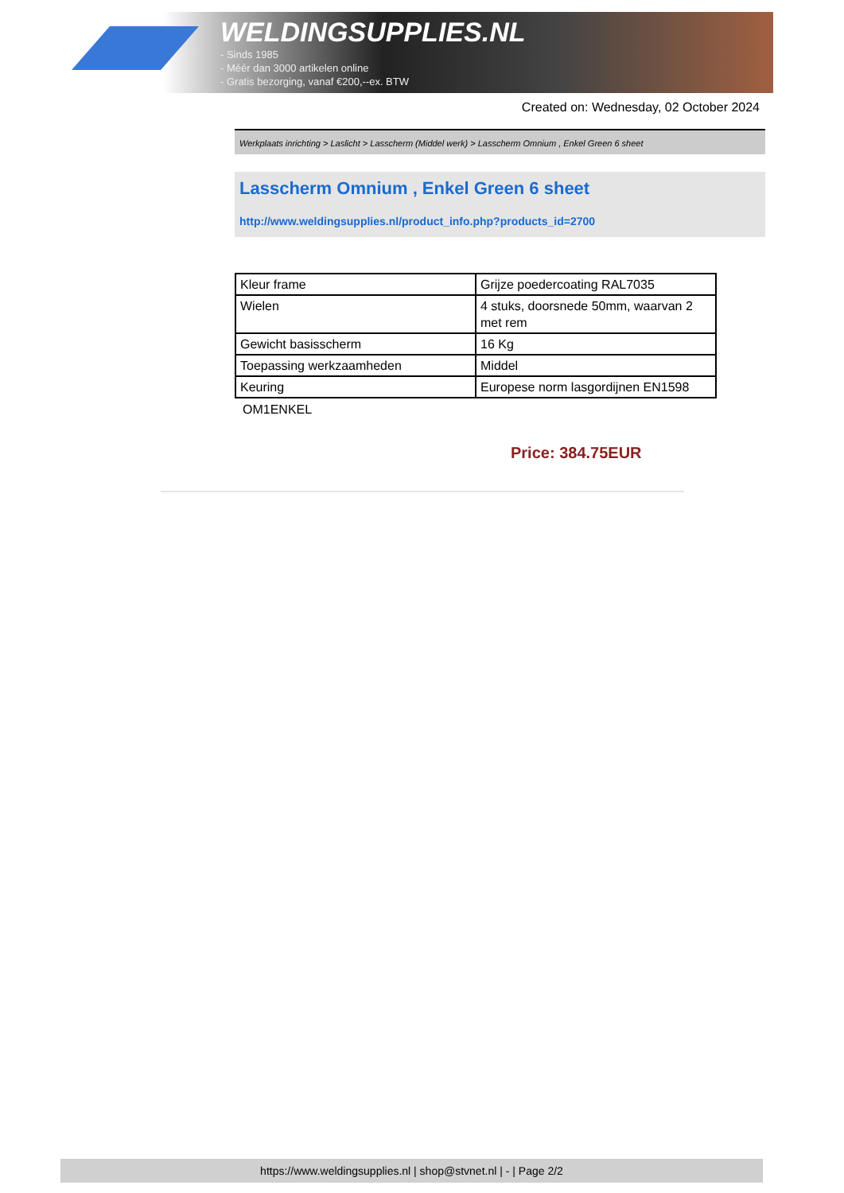WELDINGSUPPLIES.NL
- Sinds 1985
- Méér dan 3000 artikelen online
- Gratis bezorging, vanaf €200,--ex. BTW
Created on: Wednesday, 02 October 2024
Werkplaats inrichting > Laslicht > Lasscherm (Middel werk) > Lasscherm Omnium , Enkel Green 6 sheet
Lasscherm Omnium , Enkel Green 6 sheet
http://www.weldingsupplies.nl/product_info.php?products_id=2700
| Kleur frame | Grijze poedercoating RAL7035 |
| Wielen | 4 stuks, doorsnede 50mm, waarvan 2 met rem |
| Gewicht basisscherm | 16 Kg |
| Toepassing werkzaamheden | Middel |
| Keuring | Europese norm lasgordijnen EN1598 |
OM1ENKEL
Price: 384.75EUR
https://www.weldingsupplies.nl | shop@stvnet.nl | - | Page 2/2